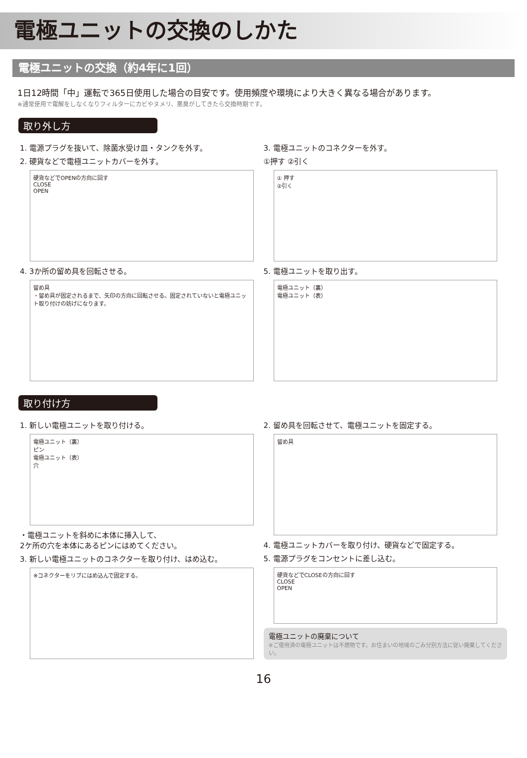電極ユニットの交換のしかた
電極ユニットの交換（約4年に1回）
1日12時間「中」運転で365日使用した場合の目安です。使用頻度や環境により大きく異なる場合があります。
※通常使用で電解をしなくなりフィルターにカビやヌメリ、悪臭がしてきたら交換時期です。
取り外し方
1. 電源プラグを抜いて、除菌水受け皿・タンクを外す。
2. 硬貨などで電極ユニットカバーを外す。
硬貨などでOPENの方向に回す
CLOSE
OPEN
4. 3か所の留め具を回転させる。
留め具
・留め具が固定されるまで、矢印の方向に回転させる。固定されていないと電極ユニット取り付けの妨げになります。
3. 電極ユニットのコネクターを外す。
①押す ②引く
① 押す
②引く
5. 電極ユニットを取り出す。
電極ユニット（裏）
電極ユニット（表）
取り付け方
1. 新しい電極ユニットを取り付ける。
電極ユニット（裏）
ピン
電極ユニット（表）
穴
・電極ユニットを斜めに本体に挿入して、
2ケ所の穴を本体にあるピンにはめてください。
3. 新しい電極ユニットのコネクターを取り付け、はめ込む。
※コネクターをリブにはめ込んで固定する。
2. 留め具を回転させて、電極ユニットを固定する。
留め具
4. 電極ユニットカバーを取り付け、硬貨などで固定する。
5. 電源プラグをコンセントに差し込む。
硬貨などでCLOSEの方向に回す
CLOSE
OPEN
電極ユニットの廃棄について
※ご使用済の電極ユニットは不燃物です。お住まいの地域のごみ分別方法に従い廃棄してください。
16